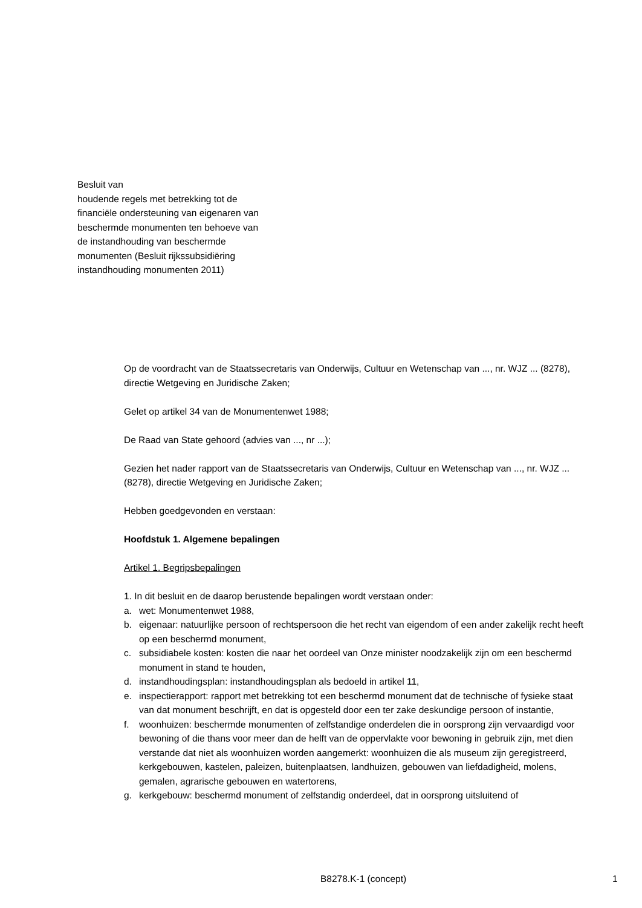Besluit van
houdende regels met betrekking tot de financiële ondersteuning van eigenaren van beschermde monumenten ten behoeve van de instandhouding van beschermde monumenten (Besluit rijkssubsidiëring instandhouding monumenten 2011)
Op de voordracht van de Staatssecretaris van Onderwijs, Cultuur en Wetenschap van ..., nr. WJZ ... (8278), directie Wetgeving en Juridische Zaken;
Gelet op artikel 34 van de Monumentenwet 1988;
De Raad van State gehoord (advies van ..., nr ...);
Gezien het nader rapport van de Staatssecretaris van Onderwijs, Cultuur en Wetenschap van ..., nr. WJZ ... (8278), directie Wetgeving en Juridische Zaken;
Hebben goedgevonden en verstaan:
Hoofdstuk 1. Algemene bepalingen
Artikel 1. Begripsbepalingen
1. In dit besluit en de daarop berustende bepalingen wordt verstaan onder:
a. wet: Monumentenwet 1988,
b. eigenaar: natuurlijke persoon of rechtspersoon die het recht van eigendom of een ander zakelijk recht heeft op een beschermd monument,
c. subsidiabele kosten: kosten die naar het oordeel van Onze minister noodzakelijk zijn om een beschermd monument in stand te houden,
d. instandhoudingsplan: instandhoudingsplan als bedoeld in artikel 11,
e. inspectierapport: rapport met betrekking tot een beschermd monument dat de technische of fysieke staat van dat monument beschrijft, en dat is opgesteld door een ter zake deskundige persoon of instantie,
f. woonhuizen: beschermde monumenten of zelfstandige onderdelen die in oorsprong zijn vervaardigd voor bewoning of die thans voor meer dan de helft van de oppervlakte voor bewoning in gebruik zijn, met dien verstande dat niet als woonhuizen worden aangemerkt: woonhuizen die als museum zijn geregistreerd, kerkgebouwen, kastelen, paleizen, buitenplaatsen, landhuizen, gebouwen van liefdadigheid, molens, gemalen, agrarische gebouwen en watertorens,
g. kerkgebouw: beschermd monument of zelfstandig onderdeel, dat in oorsprong uitsluitend of
B8278.K-1 (concept) 1